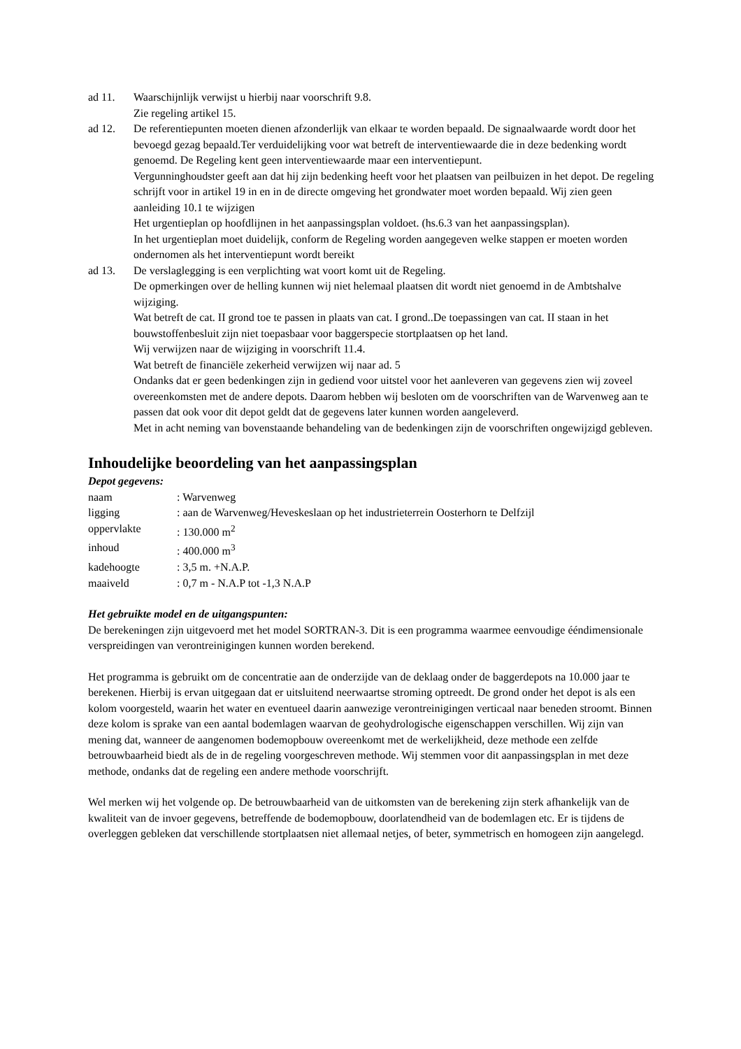ad 11. Waarschijnlijk verwijst u hierbij naar voorschrift 9.8.
Zie regeling artikel 15.
ad 12. De referentiepunten moeten dienen afzonderlijk van elkaar te worden bepaald. De signaalwaarde wordt door het bevoegd gezag bepaald.Ter verduidelijking voor wat betreft de interventiewaarde die in deze bedenking wordt genoemd. De Regeling kent geen interventiewaarde maar een interventiepunt.
Vergunninghoudster geeft aan dat hij zijn bedenking heeft voor het plaatsen van peilbuizen in het depot. De regeling schrijft voor in artikel 19 in en in de directe omgeving het grondwater moet worden bepaald. Wij zien geen aanleiding 10.1 te wijzigen
Het urgentieplan op hoofdlijnen in het aanpassingsplan voldoet. (hs.6.3 van het aanpassingsplan).
In het urgentieplan moet duidelijk, conform de Regeling worden aangegeven welke stappen er moeten worden ondernomen als het interventiepunt wordt bereikt
ad 13. De verslaglegging is een verplichting wat voort komt uit de Regeling.
De opmerkingen over de helling kunnen wij niet helemaal plaatsen dit wordt niet genoemd in de Ambtshalve wijziging.
Wat betreft de cat. II grond toe te passen in plaats van cat. I grond..De toepassingen van cat. II staan in het bouwstoffenbesluit zijn niet toepasbaar voor baggerspecie stortplaatsen op het land.
Wij verwijzen naar de wijziging in voorschrift 11.4.
Wat betreft de financiële zekerheid verwijzen wij naar ad. 5
Ondanks dat er geen bedenkingen zijn in gediend voor uitstel voor het aanleveren van gegevens zien wij zoveel overeenkomsten met de andere depots. Daarom hebben wij besloten om de voorschriften van de Warvenweg aan te passen dat ook voor dit depot geldt dat de gegevens later kunnen worden aangeleverd.
Met in acht neming van bovenstaande behandeling van de bedenkingen zijn de voorschriften ongewijzigd gebleven.
Inhoudelijke beoordeling van het aanpassingsplan
Depot gegevens:
naam : Warvenweg
ligging : aan de Warvenweg/Heveskeslaan op het industrieterrein Oosterhorn te Delfzijl
oppervlakte : 130.000 m<sup>2</sup>
inhoud : 400.000 m<sup>3</sup>
kadehoogte : 3,5 m. +N.A.P.
maaiveld : 0,7 m - N.A.P tot -1,3 N.A.P
Het gebruikte model en de uitgangspunten:
De berekeningen zijn uitgevoerd met het model SORTRAN-3. Dit is een programma waarmee eenvoudige ééndimensionale verspreidingen van verontreinigingen kunnen worden berekend.
Het programma is gebruikt om de concentratie aan de onderzijde van de deklaag onder de baggerdepots na 10.000 jaar te berekenen. Hierbij is ervan uitgegaan dat er uitsluitend neerwaartse stroming optreedt. De grond onder het depot is als een kolom voorgesteld, waarin het water en eventueel daarin aanwezige verontreinigingen verticaal naar beneden stroomt. Binnen deze kolom is sprake van een aantal bodemlagen waarvan de geohydrologische eigenschappen verschillen. Wij zijn van mening dat, wanneer de aangenomen bodemopbouw overeenkomt met de werkelijkheid, deze methode een zelfde betrouwbaarheid biedt als de in de regeling voorgeschreven methode. Wij stemmen voor dit aanpassingsplan in met deze methode, ondanks dat de regeling een andere methode voorschrijft.
Wel merken wij het volgende op. De betrouwbaarheid van de uitkomsten van de berekening zijn sterk afhankelijk van de kwaliteit van de invoer gegevens, betreffende de bodemopbouw, doorlatendheid van de bodemlagen etc. Er is tijdens de overleggen gebleken dat verschillende stortplaatsen niet allemaal netjes, of beter, symmetrisch en homogeen zijn aangelegd.